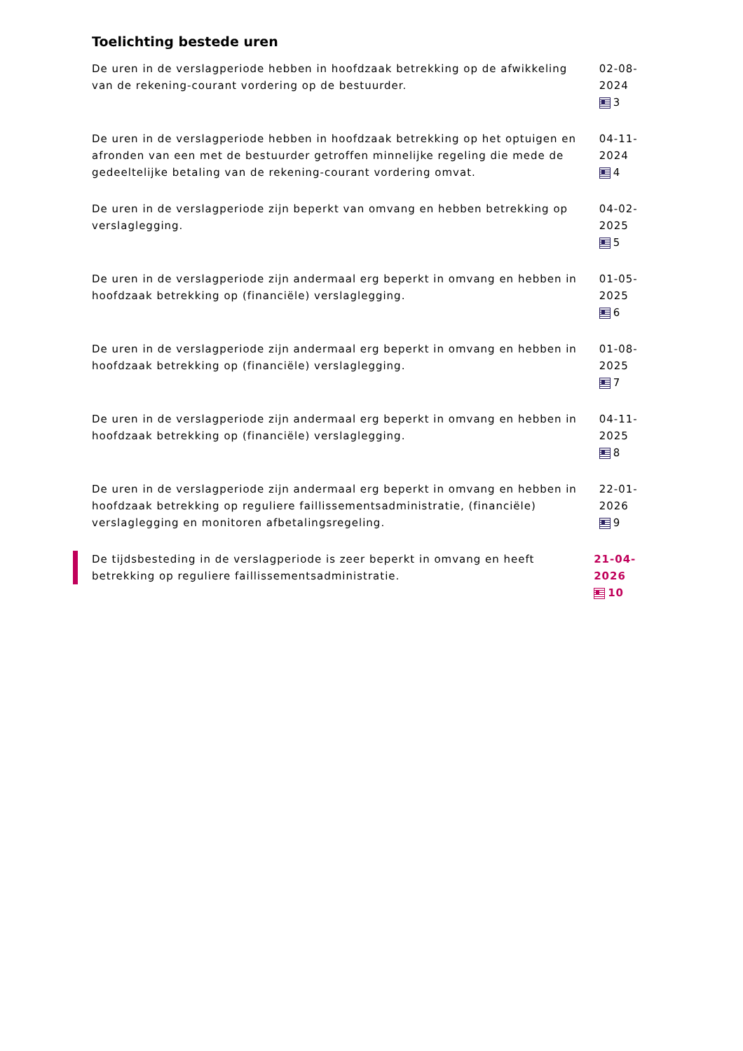Toelichting bestede uren
De uren in de verslagperiode hebben in hoofdzaak betrekking op de afwikkeling van de rekening-courant vordering op de bestuurder.
02-08-2024
3
De uren in de verslagperiode hebben in hoofdzaak betrekking op het optuigen en afronden van een met de bestuurder getroffen minnelijke regeling die mede de gedeeltelijke betaling van de rekening-courant vordering omvat.
04-11-2024
4
De uren in de verslagperiode zijn beperkt van omvang en hebben betrekking op verslaglegging.
04-02-2025
5
De uren in de verslagperiode zijn andermaal erg beperkt in omvang en hebben in hoofdzaak betrekking op (financiële) verslaglegging.
01-05-2025
6
De uren in de verslagperiode zijn andermaal erg beperkt in omvang en hebben in hoofdzaak betrekking op (financiële) verslaglegging.
01-08-2025
7
De uren in de verslagperiode zijn andermaal erg beperkt in omvang en hebben in hoofdzaak betrekking op (financiële) verslaglegging.
04-11-2025
8
De uren in de verslagperiode zijn andermaal erg beperkt in omvang en hebben in hoofdzaak betrekking op reguliere faillissementsadministratie, (financiële) verslaglegging en monitoren afbetalingsregeling.
22-01-2026
9
De tijdsbesteding in de verslagperiode is zeer beperkt in omvang en heeft betrekking op reguliere faillissementsadministratie.
21-04-2026
10